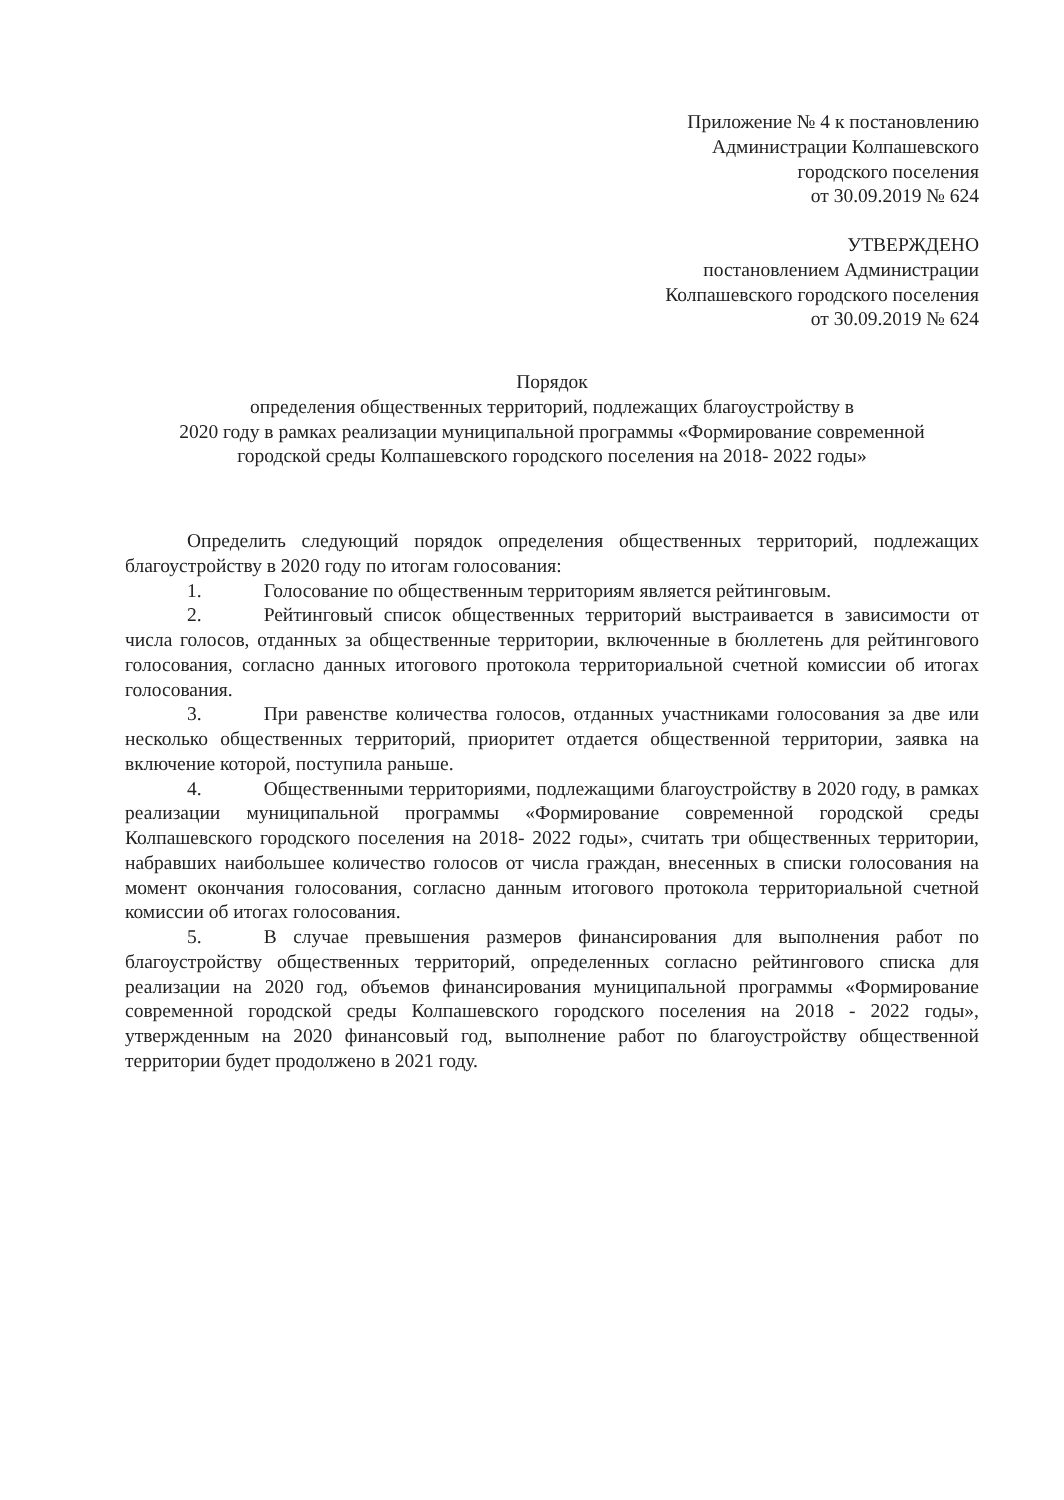Приложение № 4 к постановлению
Администрации Колпашевского
городского поселения
от 30.09.2019 № 624
УТВЕРЖДЕНО
постановлением Администрации
Колпашевского городского поселения
от 30.09.2019 № 624
Порядок
определения общественных территорий, подлежащих благоустройству в
2020 году в рамках реализации муниципальной программы «Формирование современной
городской среды Колпашевского городского поселения на 2018- 2022 годы»
Определить следующий порядок определения общественных территорий, подлежащих благоустройству в 2020 году по итогам голосования:
1. Голосование по общественным территориям является рейтинговым.
2. Рейтинговый список общественных территорий выстраивается в зависимости от числа голосов, отданных за общественные территории, включенные в бюллетень для рейтингового голосования, согласно данных итогового протокола территориальной счетной комиссии об итогах голосования.
3. При равенстве количества голосов, отданных участниками голосования за две или несколько общественных территорий, приоритет отдается общественной территории, заявка на включение которой, поступила раньше.
4. Общественными территориями, подлежащими благоустройству в 2020 году, в рамках реализации муниципальной программы «Формирование современной городской среды Колпашевского городского поселения на 2018- 2022 годы», считать три общественных территории, набравших наибольшее количество голосов от числа граждан, внесенных в списки голосования на момент окончания голосования, согласно данным итогового протокола территориальной счетной комиссии об итогах голосования.
5. В случае превышения размеров финансирования для выполнения работ по благоустройству общественных территорий, определенных согласно рейтингового списка для реализации на 2020 год, объемов финансирования муниципальной программы «Формирование современной городской среды Колпашевского городского поселения на 2018 - 2022 годы», утвержденным на 2020 финансовый год, выполнение работ по благоустройству общественной территории будет продолжено в 2021 году.